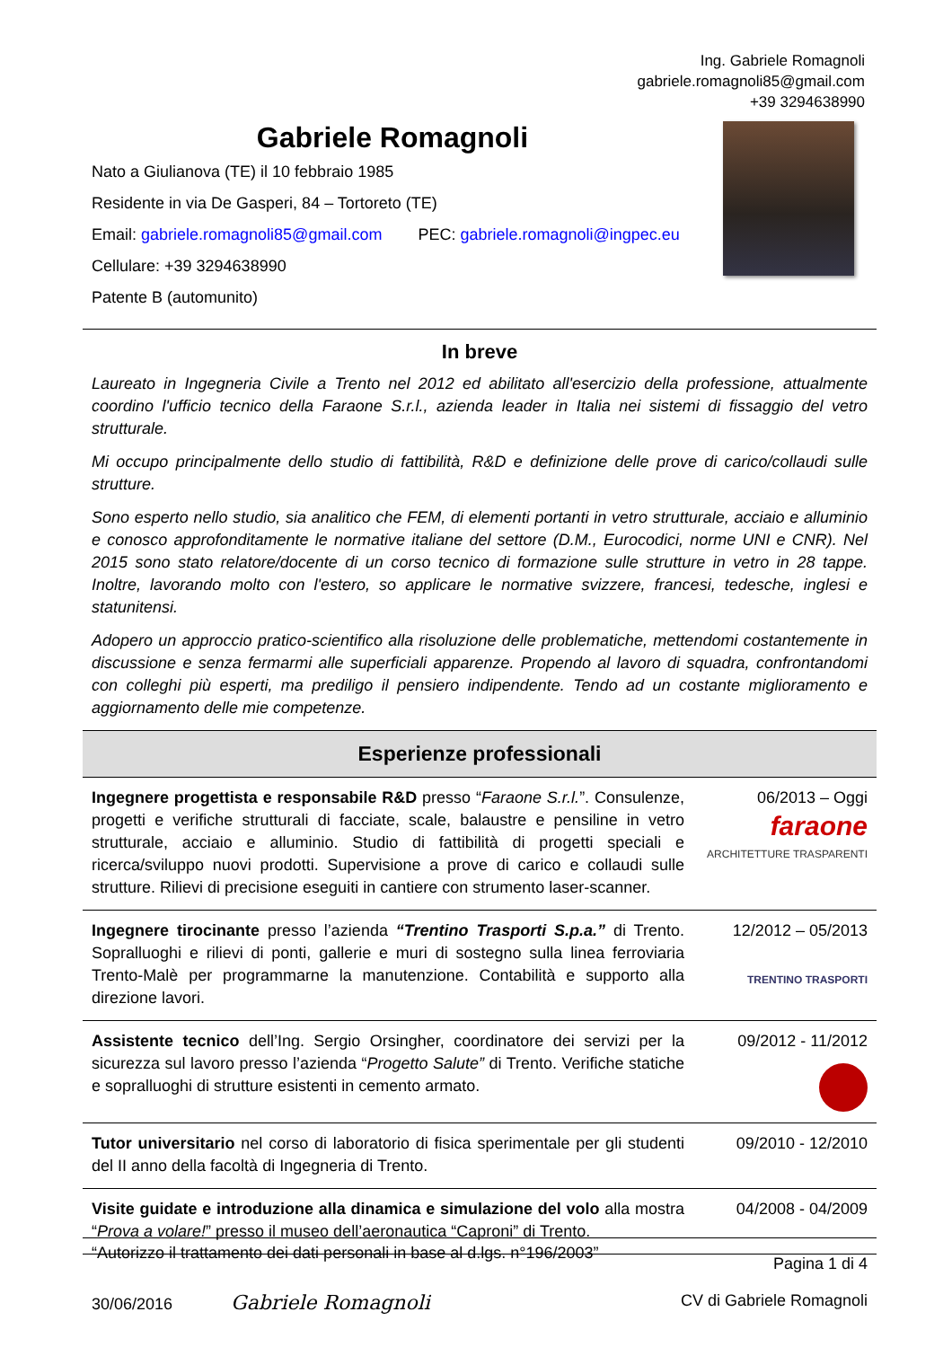Ing. Gabriele Romagnoli
gabriele.romagnoli85@gmail.com
+39 3294638990
Gabriele Romagnoli
Nato a Giulianova (TE) il 10 febbraio 1985
Residente in via De Gasperi, 84 – Tortoreto (TE)
Email: gabriele.romagnoli85@gmail.com PEC: gabriele.romagnoli@ingpec.eu
Cellulare: +39 3294638990
Patente B (automunito)
In breve
Laureato in Ingegneria Civile a Trento nel 2012 ed abilitato all'esercizio della professione, attualmente coordino l'ufficio tecnico della Faraone S.r.l., azienda leader in Italia nei sistemi di fissaggio del vetro strutturale.
Mi occupo principalmente dello studio di fattibilità, R&D e definizione delle prove di carico/collaudi sulle strutture.
Sono esperto nello studio, sia analitico che FEM, di elementi portanti in vetro strutturale, acciaio e alluminio e conosco approfonditamente le normative italiane del settore (D.M., Eurocodici, norme UNI e CNR). Nel 2015 sono stato relatore/docente di un corso tecnico di formazione sulle strutture in vetro in 28 tappe. Inoltre, lavorando molto con l'estero, so applicare le normative svizzere, francesi, tedesche, inglesi e statunitensi.
Adopero un approccio pratico-scientifico alla risoluzione delle problematiche, mettendomi costantemente in discussione e senza fermarmi alle superficiali apparenze. Propendo al lavoro di squadra, confrontandomi con colleghi più esperti, ma prediligo il pensiero indipendente. Tendo ad un costante miglioramento e aggiornamento delle mie competenze.
Esperienze professionali
| Ingegnere progettista e responsabile R&D presso “ Faraone S.r.l. ”. Consulenze, progetti e verifiche strutturali di facciate, scale, balaustre e pensiline in vetro strutturale, acciaio e alluminio. Studio di fattibilità di progetti speciali e ricerca/sviluppo nuovi prodotti. Supervisione a prove di carico e collaudi sulle strutture. Rilievi di precisione eseguiti in cantiere con strumento laser-scanner. | 06/2013 – Oggi faraone ARCHITETTURE TRASPARENTI |
| Ingegnere tirocinante presso l’azienda “Trentino Trasporti S.p.a.” di Trento. Sopralluoghi e rilievi di ponti, gallerie e muri di sostegno sulla linea ferroviaria Trento-Malè per programmarne la manutenzione. Contabilità e supporto alla direzione lavori. | 12/2012 – 05/2013 TRENTINO TRASPORTI |
| Assistente tecnico dell’Ing. Sergio Orsingher, coordinatore dei servizi per la sicurezza sul lavoro presso l’azienda “ Progetto Salute” di Trento. Verifiche statiche e sopralluoghi di strutture esistenti in cemento armato. | 09/2012 - 11/2012 |
| Tutor universitario nel corso di laboratorio di fisica sperimentale per gli studenti del II anno della facoltà di Ingegneria di Trento. | 09/2010 - 12/2010 |
| Visite guidate e introduzione alla dinamica e simulazione del volo alla mostra “ Prova a volare! ” presso il museo dell’aeronautica “Caproni” di Trento. | 04/2008 - 04/2009 |
“Autorizzo il trattamento dei dati personali in base al d.lgs. n°196/2003” Pagina 1 di 4
30/06/2016 Gabriele Romagnoli CV di Gabriele Romagnoli